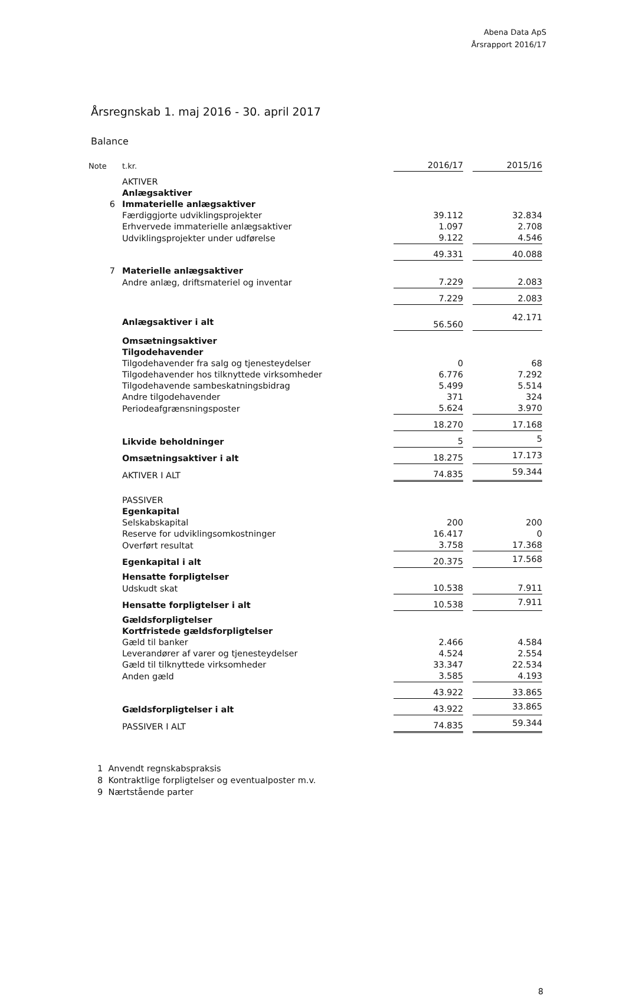Abena Data ApS
Årsrapport 2016/17
Årsregnskab 1. maj 2016 - 30. april 2017
Balance
| Note | t.kr. | 2016/17 | | 2015/16 |
| | AKTIVER | | | |
| | Anlægsaktiver | | | |
| 6 | Immaterielle anlægsaktiver | | | |
| | Færdiggjorte udviklingsprojekter | 39.112 | | 32.834 |
| | Erhvervede immaterielle anlægsaktiver | 1.097 | | 2.708 |
| | Udviklingsprojekter under udførelse | 9.122 | | 4.546 |
| | | 49.331 | | 40.088 |
| 7 | Materielle anlægsaktiver | | | |
| | Andre anlæg, driftsmateriel og inventar | 7.229 | | 2.083 |
| | | 7.229 | | 2.083 |
| | Anlægsaktiver i alt | 56.560 | | 42.171 |
| | Omsætningsaktiver | | | |
| | Tilgodehavender | | | |
| | Tilgodehavender fra salg og tjenesteydelser | 0 | | 68 |
| | Tilgodehavender hos tilknyttede virksomheder | 6.776 | | 7.292 |
| | Tilgodehavende sambeskatningsbidrag | 5.499 | | 5.514 |
| | Andre tilgodehavender | 371 | | 324 |
| | Periodeafgrænsningsposter | 5.624 | | 3.970 |
| | | 18.270 | | 17.168 |
| | Likvide beholdninger | 5 | | 5 |
| | Omsætningsaktiver i alt | 18.275 | | 17.173 |
| | AKTIVER I ALT | 74.835 | | 59.344 |
| | PASSIVER | | | |
| | Egenkapital | | | |
| | Selskabskapital | 200 | | 200 |
| | Reserve for udviklingsomkostninger | 16.417 | | 0 |
| | Overført resultat | 3.758 | | 17.368 |
| | Egenkapital i alt | 20.375 | | 17.568 |
| | Hensatte forpligtelser | | | |
| | Udskudt skat | 10.538 | | 7.911 |
| | Hensatte forpligtelser i alt | 10.538 | | 7.911 |
| | Gældsforpligtelser | | | |
| | Kortfristede gældsforpligtelser | | | |
| | Gæld til banker | 2.466 | | 4.584 |
| | Leverandører af varer og tjenesteydelser | 4.524 | | 2.554 |
| | Gæld til tilknyttede virksomheder | 33.347 | | 22.534 |
| | Anden gæld | 3.585 | | 4.193 |
| | | 43.922 | | 33.865 |
| | Gældsforpligtelser i alt | 43.922 | | 33.865 |
| | PASSIVER I ALT | 74.835 | | 59.344 |
1 Anvendt regnskabspraksis
8 Kontraktlige forpligtelser og eventualposter m.v.
9 Nærtstående parter
8